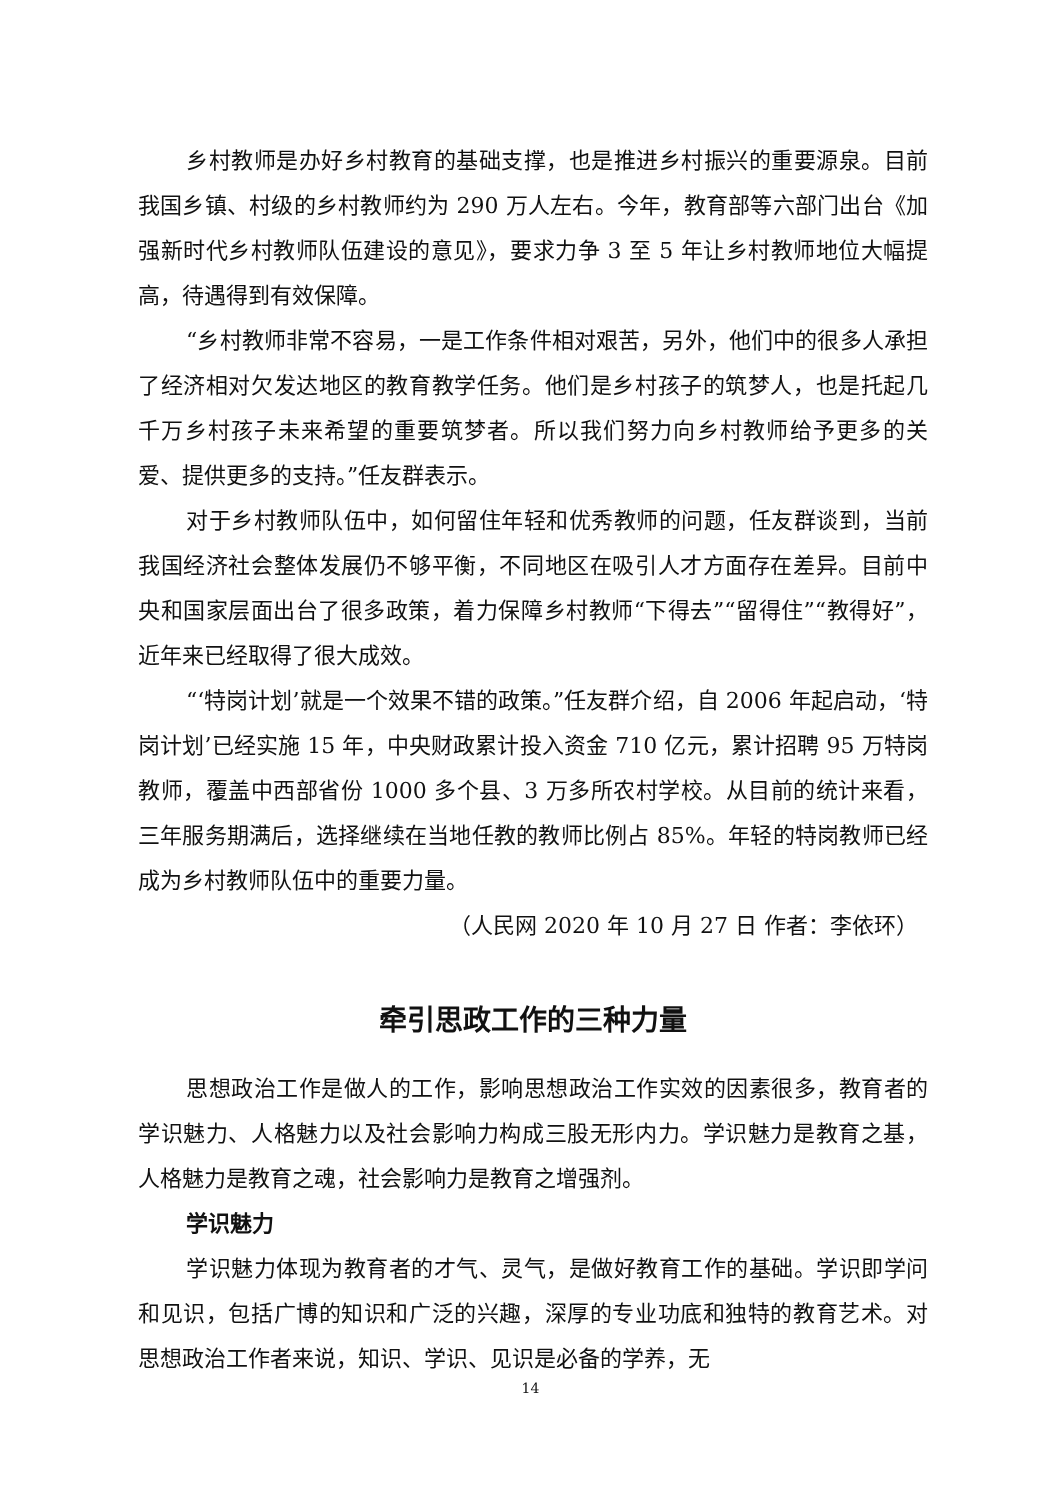乡村教师是办好乡村教育的基础支撑，也是推进乡村振兴的重要源泉。目前我国乡镇、村级的乡村教师约为 290 万人左右。今年，教育部等六部门出台《加强新时代乡村教师队伍建设的意见》，要求力争 3 至 5 年让乡村教师地位大幅提高，待遇得到有效保障。
“乡村教师非常不容易，一是工作条件相对艰苦，另外，他们中的很多人承担了经济相对欠发达地区的教育教学任务。他们是乡村孩子的筑梦人，也是托起几千万乡村孩子未来希望的重要筑梦者。所以我们努力向乡村教师给予更多的关爱、提供更多的支持。”任友群表示。
对于乡村教师队伍中，如何留住年轻和优秀教师的问题，任友群谈到，当前我国经济社会整体发展仍不够平衡，不同地区在吸引人才方面存在差异。目前中央和国家层面出台了很多政策，着力保障乡村教师“下得去”“留得住”“教得好”，近年来已经取得了很大成效。
“‘特岗计划’就是一个效果不错的政策。”任友群介绍，自 2006 年起启动，‘特岗计划’已经实施 15 年，中央财政累计投入资金 710 亿元，累计招聘 95 万特岗教师，覆盖中西部省份 1000 多个县、3 万多所农村学校。从目前的统计来看，三年服务期满后，选择继续在当地任教的教师比例占 85%。年轻的特岗教师已经成为乡村教师队伍中的重要力量。
（人民网 2020 年 10 月 27 日 作者：李依环）
牵引思政工作的三种力量
思想政治工作是做人的工作，影响思想政治工作实效的因素很多，教育者的学识魅力、人格魅力以及社会影响力构成三股无形内力。学识魅力是教育之基，人格魅力是教育之魂，社会影响力是教育之增强剂。
学识魅力
学识魅力体现为教育者的才气、灵气，是做好教育工作的基础。学识即学问和见识，包括广博的知识和广泛的兴趣，深厚的专业功底和独特的教育艺术。对思想政治工作者来说，知识、学识、见识是必备的学养，无
14